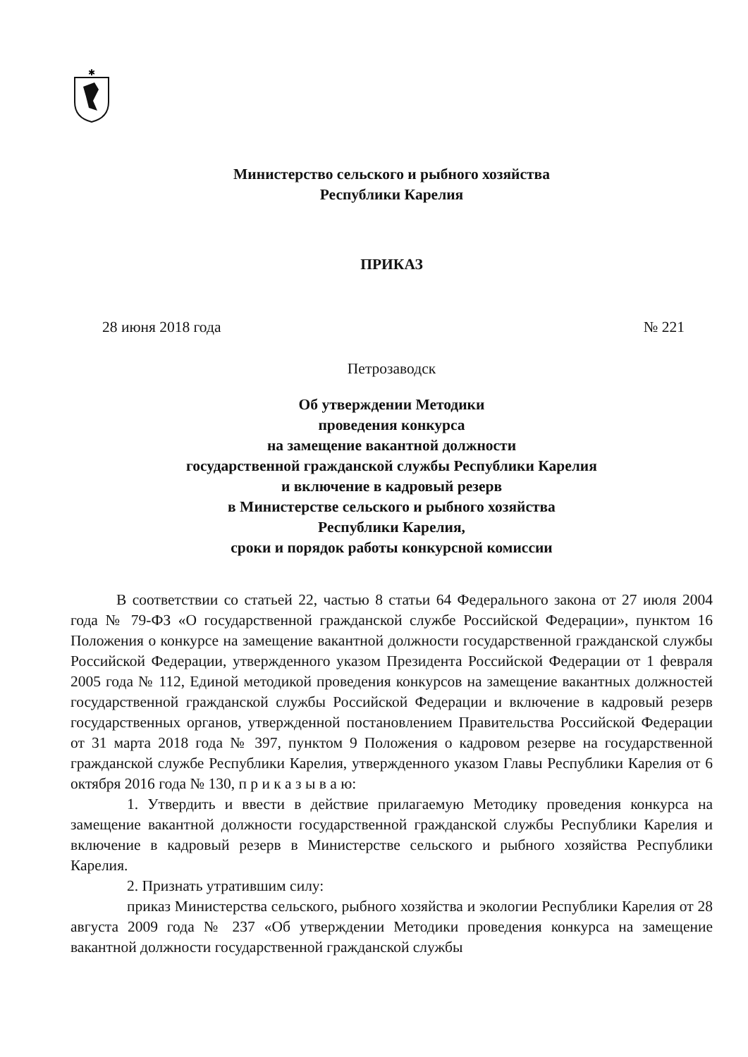✱
Министерство сельского и рыбного хозяйства
Республики Карелия
ПРИКАЗ
28 июня 2018 года № 221
Петрозаводск
Об утверждении Методики
проведения конкурса
на замещение вакантной должности
государственной гражданской службы Республики Карелия
и включение в кадровый резерв
в Министерстве сельского и рыбного хозяйства
Республики Карелия,
сроки и порядок работы конкурсной комиссии
В соответствии со статьей 22, частью 8 статьи 64 Федерального закона от 27 июля 2004 года № 79-ФЗ «О государственной гражданской службе Российской Федерации», пунктом 16 Положения о конкурсе на замещение вакантной должности государственной гражданской службы Российской Федерации, утвержденного указом Президента Российской Федерации от 1 февраля 2005 года № 112, Единой методикой проведения конкурсов на замещение вакантных должностей государственной гражданской службы Российской Федерации и включение в кадровый резерв государственных органов, утвержденной постановлением Правительства Российской Федерации от 31 марта 2018 года № 397, пунктом 9 Положения о кадровом резерве на государственной гражданской службе Республики Карелия, утвержденного указом Главы Республики Карелия от 6 октября 2016 года № 130, п р и к а з ы в а ю:
1. Утвердить и ввести в действие прилагаемую Методику проведения конкурса на замещение вакантной должности государственной гражданской службы Республики Карелия и включение в кадровый резерв в Министерстве сельского и рыбного хозяйства Республики Карелия.
2. Признать утратившим силу:
приказ Министерства сельского, рыбного хозяйства и экологии Республики Карелия от 28 августа 2009 года № 237 «Об утверждении Методики проведения конкурса на замещение вакантной должности государственной гражданской службы